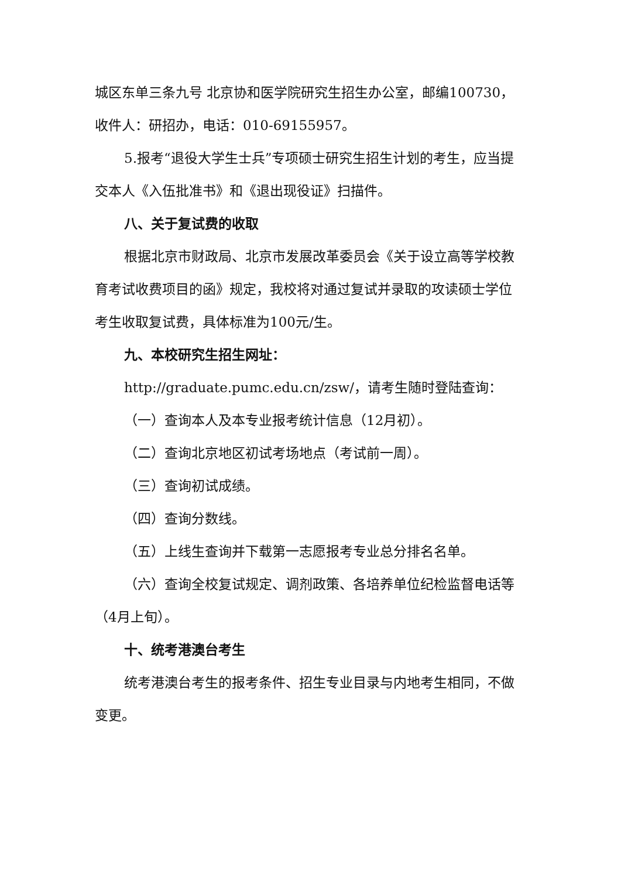城区东单三条九号 北京协和医学院研究生招生办公室，邮编100730，收件人：研招办，电话：010-69155957。
5.报考“退役大学生士兵”专项硕士研究生招生计划的考生，应当提交本人《入伍批准书》和《退出现役证》扫描件。
八、关于复试费的收取
根据北京市财政局、北京市发展改革委员会《关于设立高等学校教育考试收费项目的函》规定，我校将对通过复试并录取的攻读硕士学位考生收取复试费，具体标准为100元/生。
九、本校研究生招生网址：
http://graduate.pumc.edu.cn/zsw/，请考生随时登陆查询：
（一）查询本人及本专业报考统计信息（12月初）。
（二）查询北京地区初试考场地点（考试前一周）。
（三）查询初试成绩。
（四）查询分数线。
（五）上线生查询并下载第一志愿报考专业总分排名名单。
（六）查询全校复试规定、调剂政策、各培养单位纪检监督电话等（4月上旬）。
十、统考港澳台考生
统考港澳台考生的报考条件、招生专业目录与内地考生相同，不做变更。